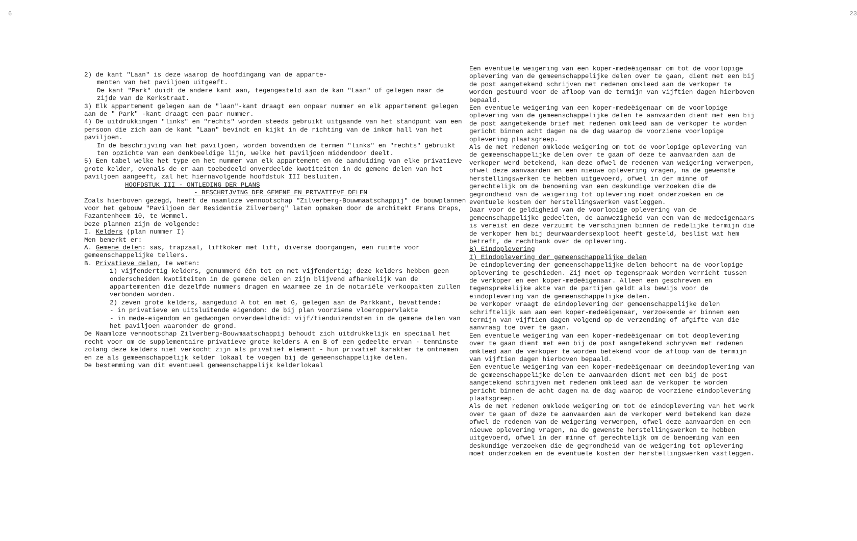6
2) de kant "Laan" is deze waarop de hoofdingang van de apparte-
menten van het paviljoen uitgeeft.
De kant "Park" duidt de andere kant aan, tegengesteld aan de kan "Laan" of gelegen naar de zijde van de Kerkstraat.
3) Elk appartement gelegen aan de "laan"-kant draagt een onpaar nummer en elk appartement gelegen aan de " Park" -kant draagt een paar nummer.
4) De uitdrukkingen "links" en "rechts" worden steeds gebruikt uitgaande van het standpunt van een persoon die zich aan de kant "Laan" bevindt en kijkt in de richting van de inkom hall van het paviljoen.
In de beschrijving van het paviljoen, worden bovendien de termen "links" en "rechts" gebruikt ten opzichte van een denkbeeldige lijn, welke het paviljoen middendoor deelt.
5) Een tabel welke het type en het nummer van elk appartement en de aanduiding van elke privatieve grote kelder, evenals de er aan toebedeeld onverdeelde kwotiteiten in de gemene delen van het paviljoen aangeeft, zal het hiernavolgende hoofdstuk III besluiten.
HOOFDSTUK III - ONTLEDING DER PLANS
- BESCHRIJVING DER GEMENE EN PRIVATIEVE DELEN
Zoals hierboven gezegd, heeft de naamloze vennootschap "Zilverberg-Bouwmaatschappij" de bouwplannen voor het gebouw "Paviljoen der Residentie Zilverberg" laten opmaken door de architekt Frans Draps, Fazantenheem 10, te Wemmel.
Deze plannen zijn de volgende:
I. Kelders (plan nummer I)
Men bemerkt er:
A. Gemene delen: sas, trapzaal, liftkoker met lift, diverse doorgangen, een ruimte voor gemeenschappelijke tellers.
B. Privatieve delen, te weten:
1) vijfendertig kelders, genummerd één tot en met vijfendertig; deze kelders hebben geen onderscheiden kwotiteiten in de gemene delen en zijn blijvend afhankelijk van de appartementen die dezelfde nummers dragen en waarmee ze in de notariële verkoopakten zullen verbonden worden.
2) zeven grote kelders, aangeduid A tot en met G, gelegen aan de Parkkant, bevattende:
- in privatieve en uitsluitende eigendom: de bij plan voorziene vloeroppervlakte
- in mede-eigendom en gedwongen onverdeeldheid: vijf/tienduizendsten in de gemene delen van het paviljoen waaronder de grond.
De Naamloze vennootschap Zilverberg-Bouwmaatschappij behoudt zich uitdrukkelijk en speciaal het recht voor om de supplementaire privatieve grote kelders A en B of een gedeelte ervan - tenminste zolang deze kelders niet verkocht zijn als privatief element - hun privatief karakter te ontnemen en ze als gemeenschappelijk kelder lokaal te voegen bij de gemeenschappelijke delen.
De bestemming van dit eventueel gemeenschappelijk kelderlokaal
23
Een eventuele weigering van een koper-medeëigenaar om tot de voorlopige oplevering van de gemeenschappelijke delen over te gaan, dient met een bij de post aangetekend schrijven met redenen omkleed aan de verkoper te worden gestuurd voor de afloop van de termijn van vijftien dagen hierboven bepaald.
Een eventuele weigering van een koper-medeëigenaar om de voorlopige oplevering van de gemeenschappelijke delen te aanvaarden dient met een bij de post aangetekende brief met redenen omkleed aan de verkoper te worden gericht binnen acht dagen na de dag waarop de voorziene voorlopige oplevering plaatsgreep.
Als de met redenen omklede weigering om tot de voorlopige oplevering van de gemeenschappelijke delen over te gaan of deze te aanvaarden aan de verkoper werd betekend, kan deze ofwel de redenen van weigering verwerpen, ofwel deze aanvaarden en een nieuwe oplevering vragen, na de gewenste herstellingswerken te hebben uitgevoerd, ofwel in der minne of gerechtelijk om de benoeming van een deskundige verzoeken die de gegrondheid van de weigering tot oplevering moet onderzoeken en de eventuele kosten der herstellingswerken vastleggen.
Daar voor de geldigheid van de voorlopige oplevering van de gemeenschappelijke gedeelten, de aanwezigheid van een van de medeeigenaars is vereist en deze verzuimt te verschijnen binnen de redelijke termijn die de verkoper hem bij deurwaardersexploot heeft gesteld, beslist wat hem betreft, de rechtbank over de oplevering.
B) Eindoplevering
I) Eindoplevering der gemeenschappelijke delen
De eindoplevering der gemeenschappelijke delen behoort na de voorlopige oplevering te geschieden. Zij moet op tegenspraak worden verricht tussen de verkoper en een koper-medeëigenaar. Alleen een geschreven en tegensprekelijke akte van de partijen geldt als bewijs voor de eindoplevering van de gemeenschappelijke delen.
De verkoper vraagt de eindoplevering der gemeenschappelijke delen schriftelijk aan aan een koper-medeëigenaar, verzoekende er binnen een termijn van vijftien dagen volgend op de verzending of afgifte van die aanvraag toe over te gaan.
Een eventuele weigering van een koper-medeëigenaar om tot deoplevering over te gaan dient met een bij de post aangetekend schryven met redenen omkleed aan de verkoper te worden betekend voor de afloop van de termijn van vijftien dagen hierboven bepaald.
Een eventuele weigering van een koper-medeëigenaar om deeindoplevering van de gemeenschappelijke delen te aanvaarden dient met een bij de post aangetekend schrijven met redenen omkleed aan de verkoper te worden gericht binnen de acht dagen na de dag waarop de voorziene eindoplevering plaatsgreep.
Als de met redenen omklede weigering om tot de eindoplevering van het werk over te gaan of deze te aanvaarden aan de verkoper werd betekend kan deze ofwel de redenen van de weigering verwerpen, ofwel deze aanvaarden en een nieuwe oplevering vragen, na de gewenste herstellingswerken te hebben uitgevoerd, ofwel in der minne of gerechtelijk om de benoeming van een deskundige verzoeken die de gegrondheid van de weigering tot oplevering moet onderzoeken en de eventuele kosten der herstellingswerken vastleggen.